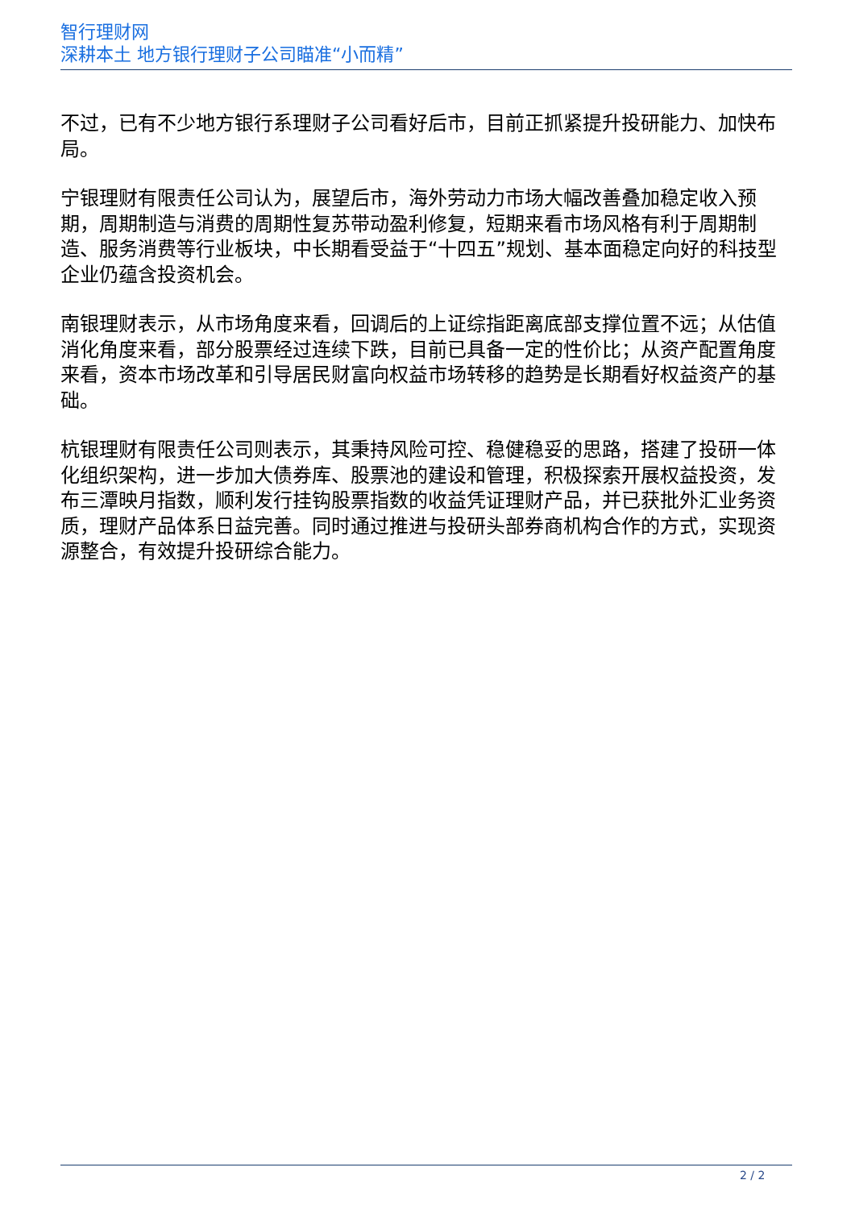智行理财网
深耕本土 地方银行理财子公司瞄准“小而精”
不过，已有不少地方银行系理财子公司看好后市，目前正抓紧提升投研能力、加快布局。
宁银理财有限责任公司认为，展望后市，海外劳动力市场大幅改善叠加稳定收入预期，周期制造与消费的周期性复苏带动盈利修复，短期来看市场风格有利于周期制造、服务消费等行业板块，中长期看受益于“十四五”规划、基本面稳定向好的科技型企业仍蕴含投资机会。
南银理财表示，从市场角度来看，回调后的上证综指距离底部支撑位置不远；从估值消化角度来看，部分股票经过连续下跌，目前已具备一定的性价比；从资产配置角度来看，资本市场改革和引导居民财富向权益市场转移的趋势是长期看好权益资产的基础。
杭银理财有限责任公司则表示，其秉持风险可控、稳健稳妥的思路，搭建了投研一体化组织架构，进一步加大债券库、股票池的建设和管理，积极探索开展权益投资，发布三潭映月指数，顺利发行挂钩股票指数的收益凭证理财产品，并已获批外汇业务资质，理财产品体系日益完善。同时通过推进与投研头部券商机构合作的方式，实现资源整合，有效提升投研综合能力。
2 / 2